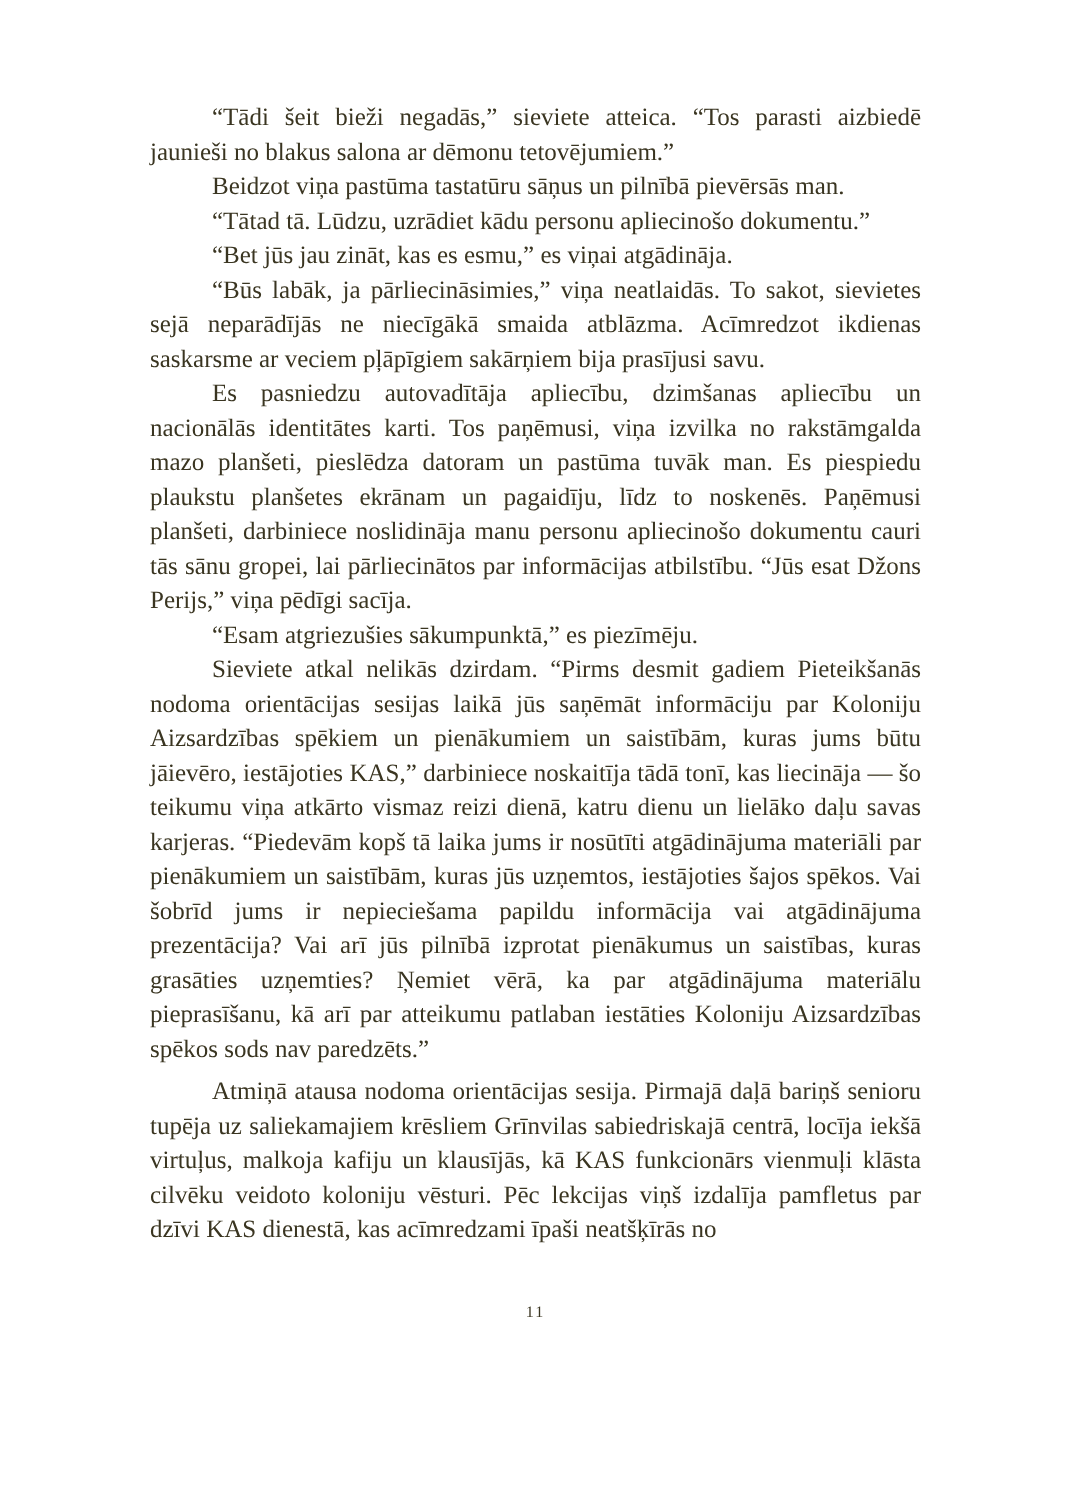“Tādi šeit bieži negadās,” sieviete atteica. “Tos parasti aizbiedē jaunieši no blakus salona ar dēmonu tetovējumiem.”
Beidzot viņa pastūma tastatūru sāņus un pilnībā pievērsās man.
“Tātad tā. Lūdzu, uzrādiet kādu personu apliecinošo dokumentu.”
“Bet jūs jau zināt, kas es esmu,” es viņai atgādināja.
“Būs labāk, ja pārliecināsimies,” viņa neatlaidās. To sakot, sievietes sejā neparādījās ne niecīgākā smaida atblāzma. Acīmredzot ikdienas saskarsme ar veciem pļāpīgiem sakārņiem bija prasījusi savu.
Es pasniedzu autovadītāja apliecību, dzimšanas apliecību un nacionālās identitātes karti. Tos paņēmusi, viņa izvilka no rakstāmgalda mazo planšeti, pieslēdza datoram un pastūma tuvāk man. Es piespiedu plaukstu planšetes ekrānam un pagaidīju, līdz to noskenēs. Paņēmusi planšeti, darbiniece noslidināja manu personu apliecinošo dokumentu cauri tās sānu gropei, lai pārliecinātos par informācijas atbilstību. “Jūs esat Džons Perijs,” viņa pēdīgi sacīja.
“Esam atgriezušies sākumpunktā,” es piezīmēju.
Sieviete atkal nelikās dzirdam. “Pirms desmit gadiem Pieteikšanās nodoma orientācijas sesijas laikā jūs saņēmāt informāciju par Koloniju Aizsardzības spēkiem un pienākumiem un saistībām, kuras jums būtu jāievēro, iestājoties KAS,” darbiniece noskaitīja tādā tonī, kas liecināja — šo teikumu viņa atkārto vismaz reizi dienā, katru dienu un lielāko daļu savas karjeras. “Piedevām kopš tā laika jums ir nosūtīti atgādinājuma materiāli par pienākumiem un saistībām, kuras jūs uzņemtos, iestājoties šajos spēkos. Vai šobrīd jums ir nepieciešama papildu informācija vai atgādinājuma prezentācija? Vai arī jūs pilnībā izprotat pienākumus un saistības, kuras grasāties uzņemties? Ņemiet vērā, ka par atgādinājuma materiālu pieprasīšanu, kā arī par atteikumu patlaban iestāties Koloniju Aizsardzības spēkos sods nav paredzēts.”
Atmiņā atausa nodoma orientācijas sesija. Pirmajā daļā bariņš senioru tupēja uz saliekamajiem krēsliem Grīnvilas sabiedriskajā centrā, locīja iekšā virtuļus, malkoja kafiju un klausījās, kā KAS funkcionārs vienmuļi klāsta cilvēku veidoto koloniju vēsturi. Pēc lekcijas viņš izdalīja pamfletus par dzīvi KAS dienestā, kas acīmredzami īpaši neatšķīrās no
11